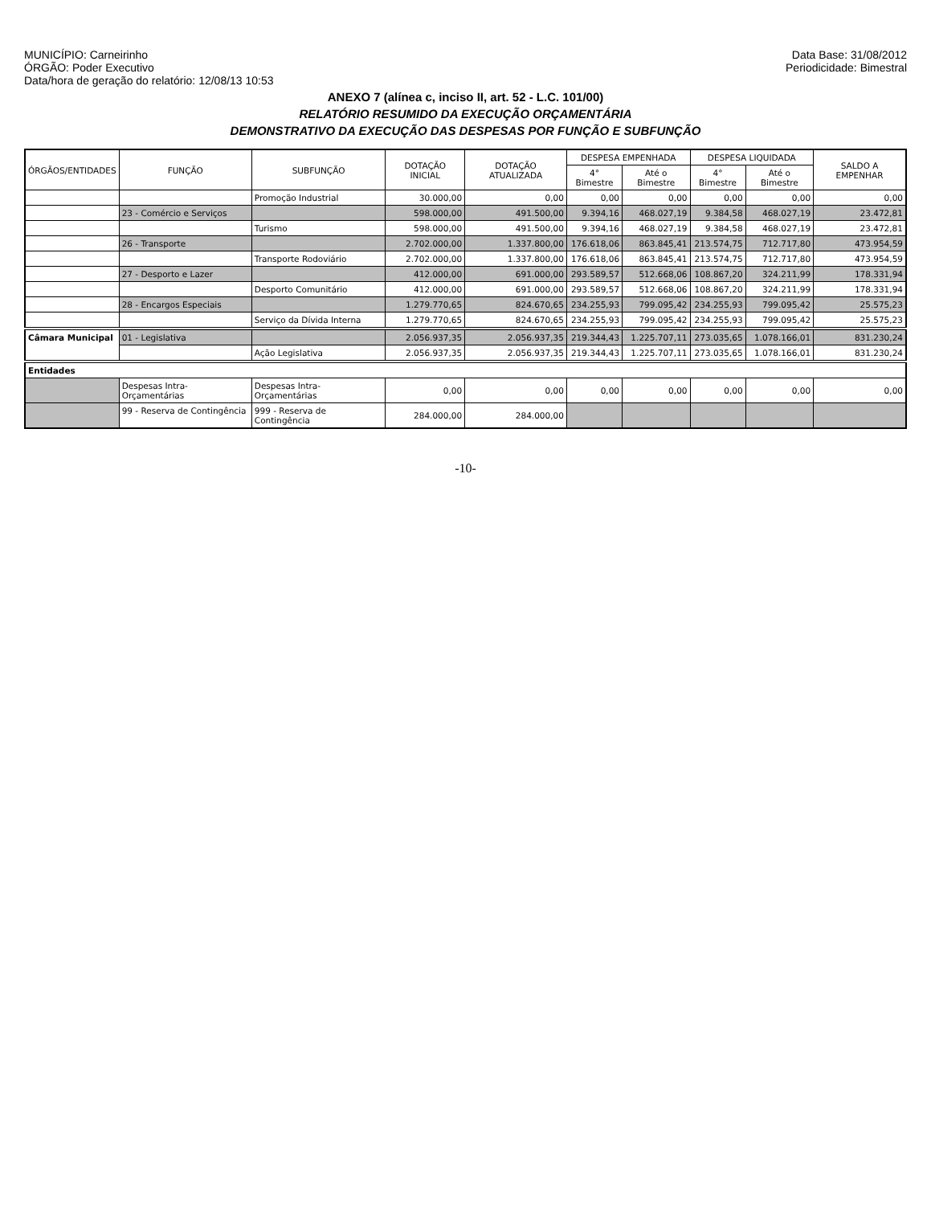MUNICÍPIO: Carneirinho
ÓRGÃO: Poder Executivo
Data/hora de geração do relatório: 12/08/13 10:53
Data Base: 31/08/2012
Periodicidade: Bimestral
ANEXO 7 (alínea c, inciso II, art. 52 - L.C. 101/00)
RELATÓRIO RESUMIDO DA EXECUÇÃO ORÇAMENTÁRIA
DEMONSTRATIVO DA EXECUÇÃO DAS DESPESAS POR FUNÇÃO E SUBFUNÇÃO
| ÓRGÃOS/ENTIDADES | FUNÇÃO | SUBFUNÇÃO | DOTAÇÃO INICIAL | DOTAÇÃO ATUALIZADA | DESPESA EMPENHADA | | DESPESA LIQUIDADA | | SALDO A EMPENHAR |
| --- | --- | --- | --- | --- | --- | --- | --- | --- | --- |
| | | | | | 4° Bimestre | Até o Bimestre | 4° Bimestre | Até o Bimestre | |
| | | Promoção Industrial | 30.000,00 | 0,00 | 0,00 | 0,00 | 0,00 | 0,00 | 0,00 |
| | 23 - Comércio e Serviços | | 598.000,00 | 491.500,00 | 9.394,16 | 468.027,19 | 9.384,58 | 468.027,19 | 23.472,81 |
| | | Turismo | 598.000,00 | 491.500,00 | 9.394,16 | 468.027,19 | 9.384,58 | 468.027,19 | 23.472,81 |
| | 26 - Transporte | | 2.702.000,00 | 1.337.800,00 | 176.618,06 | 863.845,41 | 213.574,75 | 712.717,80 | 473.954,59 |
| | | Transporte Rodoviário | 2.702.000,00 | 1.337.800,00 | 176.618,06 | 863.845,41 | 213.574,75 | 712.717,80 | 473.954,59 |
| | 27 - Desporto e Lazer | | 412.000,00 | 691.000,00 | 293.589,57 | 512.668,06 | 108.867,20 | 324.211,99 | 178.331,94 |
| | | Desporto Comunitário | 412.000,00 | 691.000,00 | 293.589,57 | 512.668,06 | 108.867,20 | 324.211,99 | 178.331,94 |
| | 28 - Encargos Especiais | | 1.279.770,65 | 824.670,65 | 234.255,93 | 799.095,42 | 234.255,93 | 799.095,42 | 25.575,23 |
| | | Serviço da Dívida Interna | 1.279.770,65 | 824.670,65 | 234.255,93 | 799.095,42 | 234.255,93 | 799.095,42 | 25.575,23 |
| Câmara Municipal | 01 - Legislativa | | 2.056.937,35 | 2.056.937,35 | 219.344,43 | 1.225.707,11 | 273.035,65 | 1.078.166,01 | 831.230,24 |
| | | Ação Legislativa | 2.056.937,35 | 2.056.937,35 | 219.344,43 | 1.225.707,11 | 273.035,65 | 1.078.166,01 | 831.230,24 |
| Entidades | | | | | | | | | |
| | Despesas Intra-Orçamentárias | Despesas Intra-Orçamentárias | 0,00 | 0,00 | 0,00 | 0,00 | 0,00 | 0,00 | 0,00 |
| | 99 - Reserva de Contingência | 999 - Reserva de Contingência | 284.000,00 | 284.000,00 | | | | | |
-10-